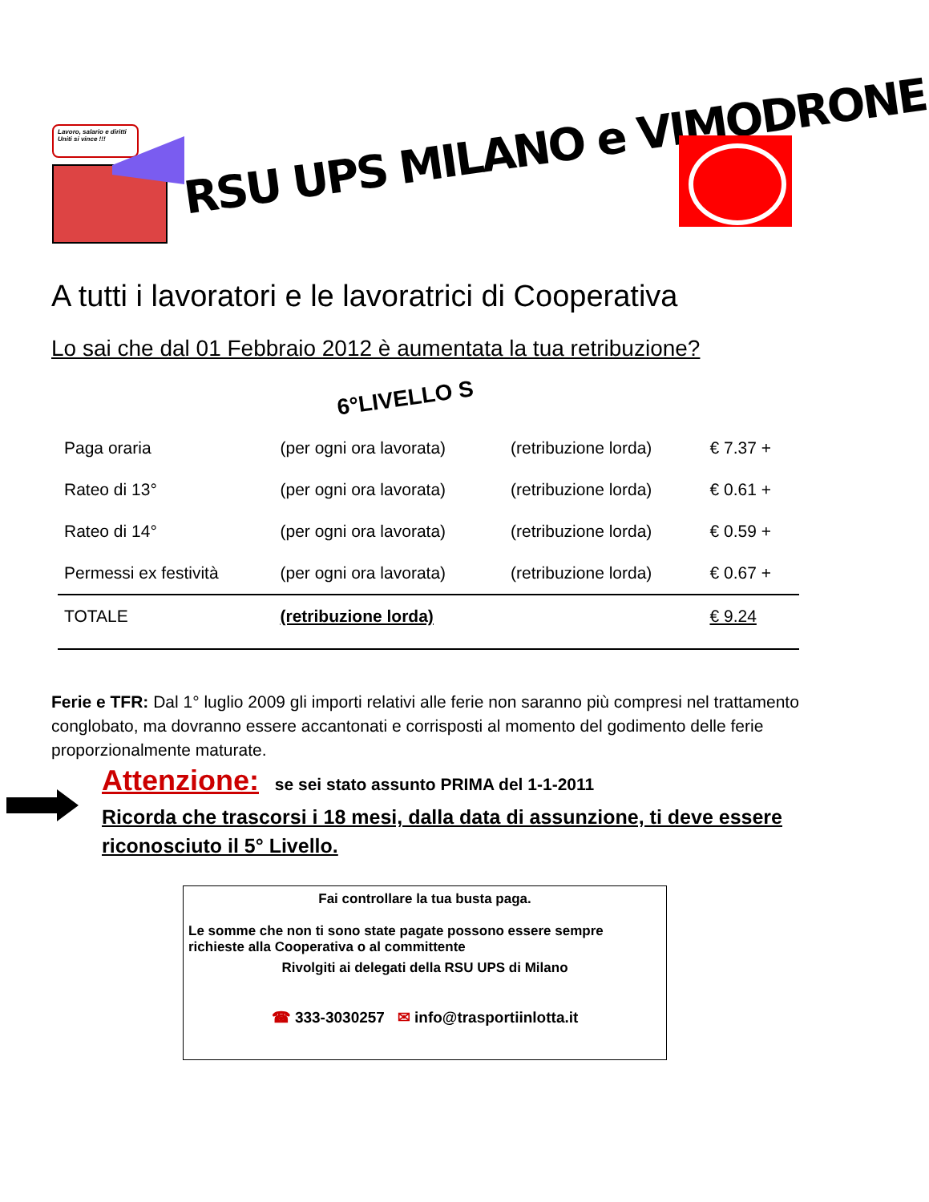Lavoro, salario e diritti
Uniti si vince !!!
RSU UPS MILANO e VIMODRONE
A tutti i lavoratori e le lavoratrici di Cooperativa
Lo sai che dal 01 Febbraio 2012 è aumentata la tua retribuzione?
6°LIVELLO S
| Paga oraria | (per ogni ora lavorata) | (retribuzione lorda) | € 7.37 + |
| Rateo di 13° | (per ogni ora lavorata) | (retribuzione lorda) | € 0.61 + |
| Rateo di 14° | (per ogni ora lavorata) | (retribuzione lorda) | € 0.59 + |
| Permessi ex festività | (per ogni ora lavorata) | (retribuzione lorda) | € 0.67 + |
| TOTALE | (retribuzione lorda) | | € 9.24 |
Ferie e TFR: Dal 1° luglio 2009 gli importi relativi alle ferie non saranno più compresi nel trattamento conglobato, ma dovranno essere accantonati e corrisposti al momento del godimento delle ferie proporzionalmente maturate.
Attenzione: se sei stato assunto PRIMA del 1-1-2011
Ricorda che trascorsi i 18 mesi, dalla data di assunzione, ti deve essere riconosciuto il 5° Livello.
Fai controllare la tua busta paga.
Le somme che non ti sono state pagate possono essere sempre richieste alla Cooperativa o al committente
Rivolgiti ai delegati della RSU UPS di Milano
☎ 333-3030257 ✉ info@trasportiinlotta.it